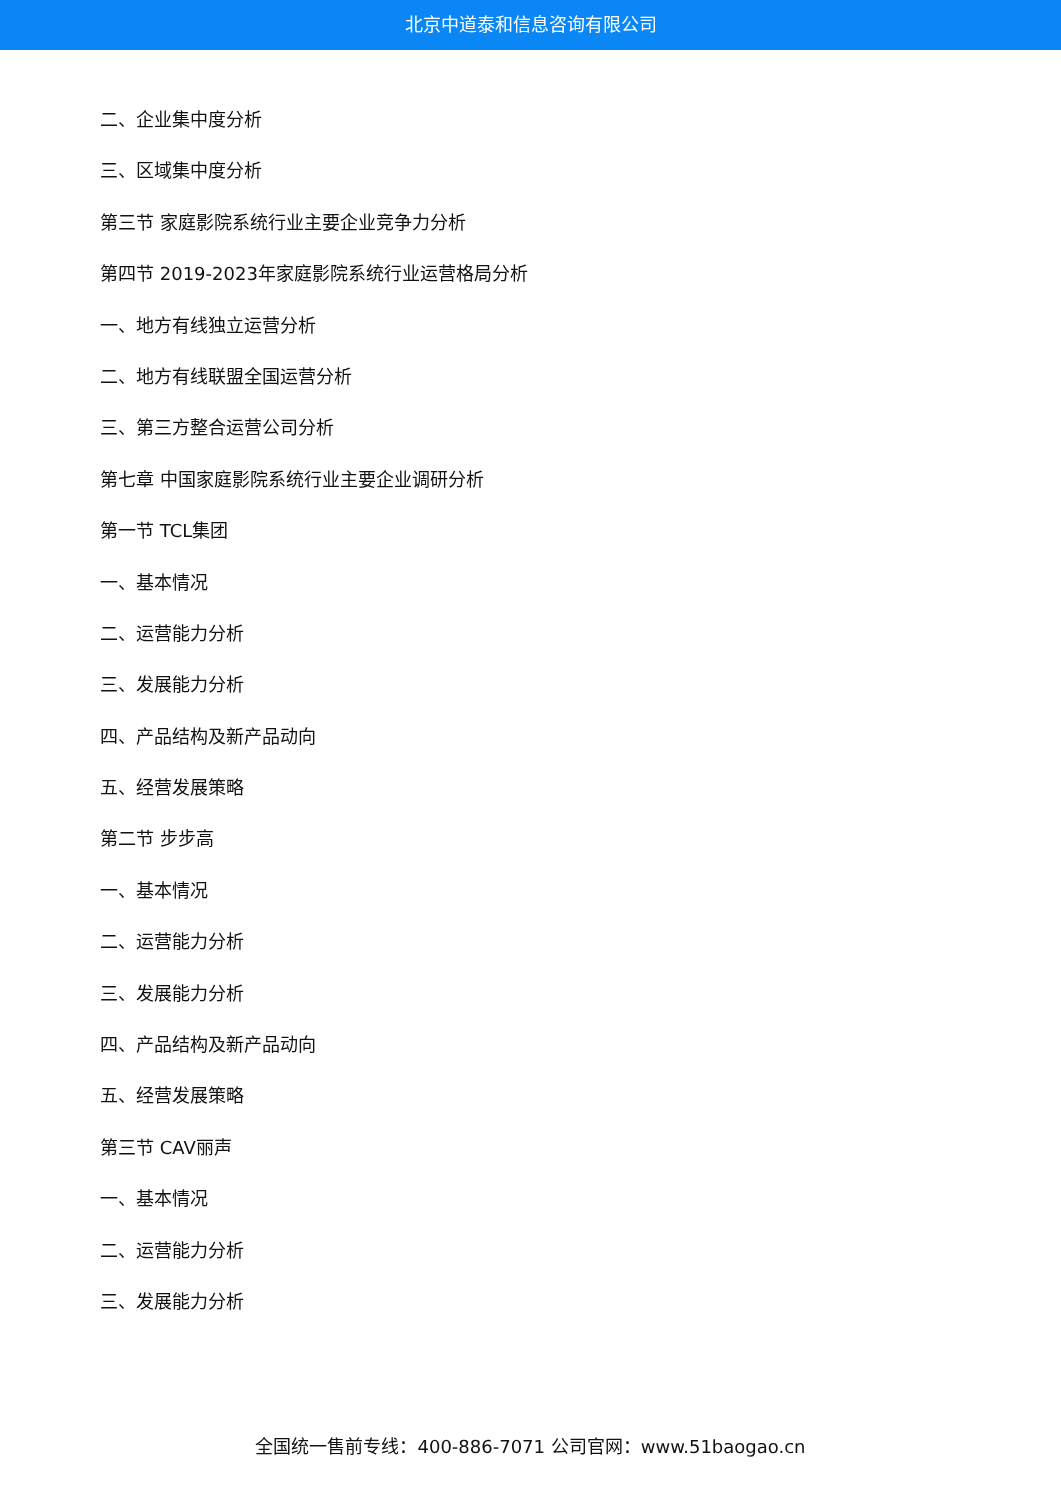北京中道泰和信息咨询有限公司
二、企业集中度分析
三、区域集中度分析
第三节 家庭影院系统行业主要企业竞争力分析
第四节 2019-2023年家庭影院系统行业运营格局分析
一、地方有线独立运营分析
二、地方有线联盟全国运营分析
三、第三方整合运营公司分析
第七章 中国家庭影院系统行业主要企业调研分析
第一节 TCL集团
一、基本情况
二、运营能力分析
三、发展能力分析
四、产品结构及新产品动向
五、经营发展策略
第二节 步步高
一、基本情况
二、运营能力分析
三、发展能力分析
四、产品结构及新产品动向
五、经营发展策略
第三节 CAV丽声
一、基本情况
二、运营能力分析
三、发展能力分析
全国统一售前专线：400-886-7071 公司官网：www.51baogao.cn